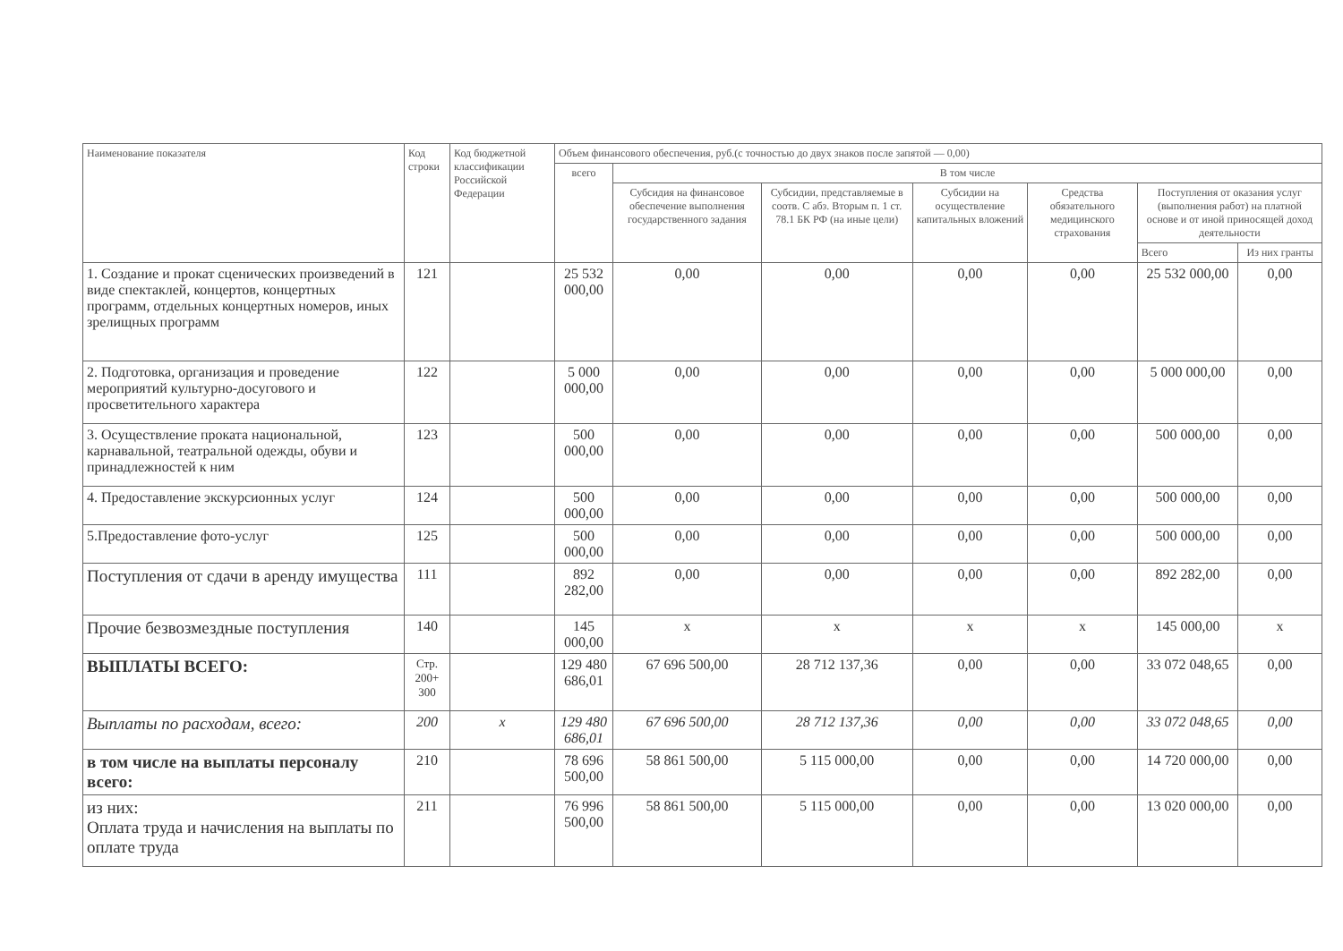| Наименование показателя | Код строки | Код бюджетной классификации Российской Федерации | Объем финансового обеспечения, руб.(с точностью до двух знаков после запятой — 0,00) | | | | | | |
| --- | --- | --- | --- | --- | --- | --- | --- | --- | --- |
| | | | всего | В том числе | | | | | |
| | | | | Субсидия на финансовое обеспечение выполнения государственного задания | Субсидии, представляемые в соотв. С абз. Вторым п. 1 ст. 78.1 БК РФ (на иные цели) | Субсидии на осуществление капитальных вложений | Средства обязательного медицинского страхования | Поступления от оказания услуг (выполнения работ) на платной основе и от иной приносящей доход деятельности | |
| | | | | | | | | Всего | Из них гранты |
| 1. Создание и прокат сценических произведений в виде спектаклей, концертов, концертных программ, отдельных концертных номеров, иных зрелищных программ | 121 | | 25 532 000,00 | 0,00 | 0,00 | 0,00 | 0,00 | 25 532 000,00 | 0,00 |
| 2. Подготовка, организация и проведение мероприятий культурно-досугового и просветительного характера | 122 | | 5 000 000,00 | 0,00 | 0,00 | 0,00 | 0,00 | 5 000 000,00 | 0,00 |
| 3. Осуществление проката национальной, карнавальной, театральной одежды, обуви и принадлежностей к ним | 123 | | 500 000,00 | 0,00 | 0,00 | 0,00 | 0,00 | 500 000,00 | 0,00 |
| 4. Предоставление экскурсионных услуг | 124 | | 500 000,00 | 0,00 | 0,00 | 0,00 | 0,00 | 500 000,00 | 0,00 |
| 5.Предоставление фото-услуг | 125 | | 500 000,00 | 0,00 | 0,00 | 0,00 | 0,00 | 500 000,00 | 0,00 |
| Поступления от сдачи в аренду имущества | 111 | | 892 282,00 | 0,00 | 0,00 | 0,00 | 0,00 | 892 282,00 | 0,00 |
| Прочие безвозмездные поступления | 140 | | 145 000,00 | х | х | х | х | 145 000,00 | х |
| ВЫПЛАТЫ ВСЕГО: | Стр. 200+ 300 | | 129 480 686,01 | 67 696 500,00 | 28 712 137,36 | 0,00 | 0,00 | 33 072 048,65 | 0,00 |
| Выплаты по расходам, всего: | 200 | х | 129 480 686,01 | 67 696 500,00 | 28 712 137,36 | 0,00 | 0,00 | 33 072 048,65 | 0,00 |
| в том числе на выплаты персоналу всего: | 210 | | 78 696 500,00 | 58 861 500,00 | 5 115 000,00 | 0,00 | 0,00 | 14 720 000,00 | 0,00 |
| из них: Оплата труда и начисления на выплаты по оплате труда | 211 | | 76 996 500,00 | 58 861 500,00 | 5 115 000,00 | 0,00 | 0,00 | 13 020 000,00 | 0,00 |